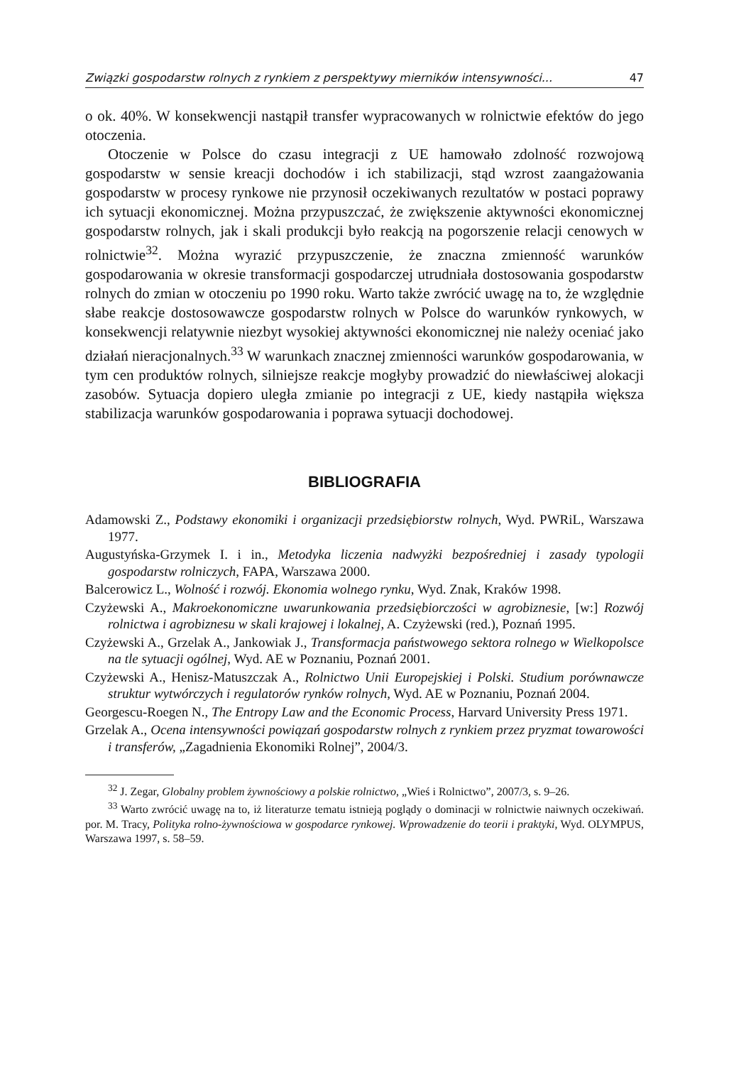Związki gospodarstw rolnych z rynkiem z perspektywy mierników intensywności... 47
o ok. 40%. W konsekwencji nastąpił transfer wypracowanych w rolnictwie efektów do jego otoczenia.
Otoczenie w Polsce do czasu integracji z UE hamowało zdolność rozwojową gospodarstw w sensie kreacji dochodów i ich stabilizacji, stąd wzrost zaangażowania gospodarstw w procesy rynkowe nie przynosił oczekiwanych rezultatów w postaci poprawy ich sytuacji ekonomicznej. Można przypuszczać, że zwiększenie aktywności ekonomicznej gospodarstw rolnych, jak i skali produkcji było reakcją na pogorszenie relacji cenowych w rolnictwie<sup>32</sup>. Można wyrazić przypuszczenie, że znaczna zmienność warunków gospodarowania w okresie transformacji gospodarczej utrudniała dostosowania gospodarstw rolnych do zmian w otoczeniu po 1990 roku. Warto także zwrócić uwagę na to, że względnie słabe reakcje dostosowawcze gospodarstw rolnych w Polsce do warunków rynkowych, w konsekwencji relatywnie niezbyt wysokiej aktywności ekonomicznej nie należy oceniać jako działań nieracjonalnych.<sup>33</sup> W warunkach znacznej zmienności warunków gospodarowania, w tym cen produktów rolnych, silniejsze reakcje mogłyby prowadzić do niewłaściwej alokacji zasobów. Sytuacja dopiero uległa zmianie po integracji z UE, kiedy nastąpiła większa stabilizacja warunków gospodarowania i poprawa sytuacji dochodowej.
BIBLIOGRAFIA
Adamowski Z., Podstawy ekonomiki i organizacji przedsiębiorstw rolnych, Wyd. PWRiL, Warszawa 1977.
Augustyńska-Grzymek I. i in., Metodyka liczenia nadwyżki bezpośredniej i zasady typologii gospodarstw rolniczych, FAPA, Warszawa 2000.
Balcerowicz L., Wolność i rozwój. Ekonomia wolnego rynku, Wyd. Znak, Kraków 1998.
Czyżewski A., Makroekonomiczne uwarunkowania przedsiębiorczości w agrobiznesie, [w:] Rozwój rolnictwa i agrobiznesu w skali krajowej i lokalnej, A. Czyżewski (red.), Poznań 1995.
Czyżewski A., Grzelak A., Jankowiak J., Transformacja państwowego sektora rolnego w Wielkopolsce na tle sytuacji ogólnej, Wyd. AE w Poznaniu, Poznań 2001.
Czyżewski A., Henisz-Matuszczak A., Rolnictwo Unii Europejskiej i Polski. Studium porównawcze struktur wytwórczych i regulatorów rynków rolnych, Wyd. AE w Poznaniu, Poznań 2004.
Georgescu-Roegen N., The Entropy Law and the Economic Process, Harvard University Press 1971.
Grzelak A., Ocena intensywności powiązań gospodarstw rolnych z rynkiem przez pryzmat towarowości i transferów, „Zagadnienia Ekonomiki Rolnej”, 2004/3.
<sup>32</sup> J. Zegar, Globalny problem żywnościowy a polskie rolnictwo, „Wieś i Rolnictwo”, 2007/3, s. 9–26.
<sup>33</sup> Warto zwrócić uwagę na to, iż literaturze tematu istnieją poglądy o dominacji w rolnictwie naiwnych oczekiwań. por. M. Tracy, Polityka rolno-żywnościowa w gospodarce rynkowej. Wprowadzenie do teorii i praktyki, Wyd. OLYMPUS, Warszawa 1997, s. 58–59.